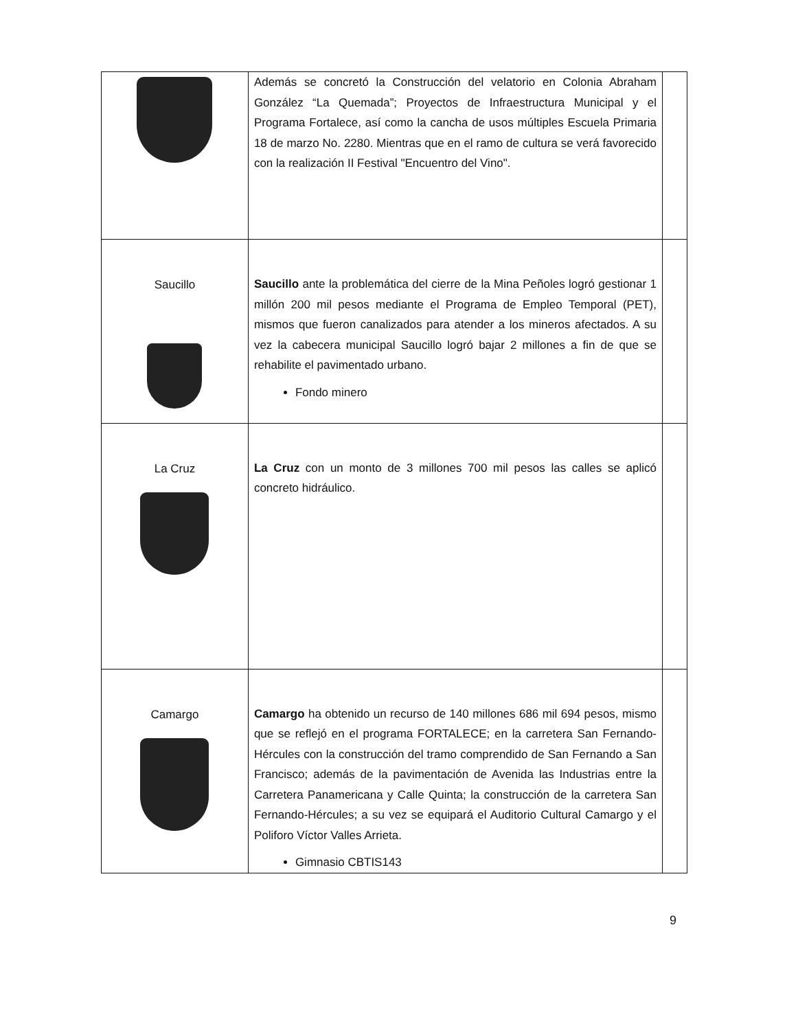| | Además se concretó la Construcción del velatorio en Colonia Abraham González “La Quemada”; Proyectos de Infraestructura Municipal y el Programa Fortalece, así como la cancha de usos múltiples Escuela Primaria 18 de marzo No. 2280. Mientras que en el ramo de cultura se verá favorecido con la realización II Festival "Encuentro del Vino". | |
| Saucillo | Saucillo ante la problemática del cierre de la Mina Peñoles logró gestionar 1 millón 200 mil pesos mediante el Programa de Empleo Temporal (PET), mismos que fueron canalizados para atender a los mineros afectados. A su vez la cabecera municipal Saucillo logró bajar 2 millones a fin de que se rehabilite el pavimentado urbano. Fondo minero | |
| La Cruz | La Cruz con un monto de 3 millones 700 mil pesos las calles se aplicó concreto hidráulico. | |
| Camargo | Camargo ha obtenido un recurso de 140 millones 686 mil 694 pesos, mismo que se reflejó en el programa FORTALECE; en la carretera San Fernando- Hércules con la construcción del tramo comprendido de San Fernando a San Francisco; además de la pavimentación de Avenida las Industrias entre la Carretera Panamericana y Calle Quinta; la construcción de la carretera San Fernando-Hércules; a su vez se equipará el Auditorio Cultural Camargo y el Poliforo Víctor Valles Arrieta. Gimnasio CBTIS143 | |
9